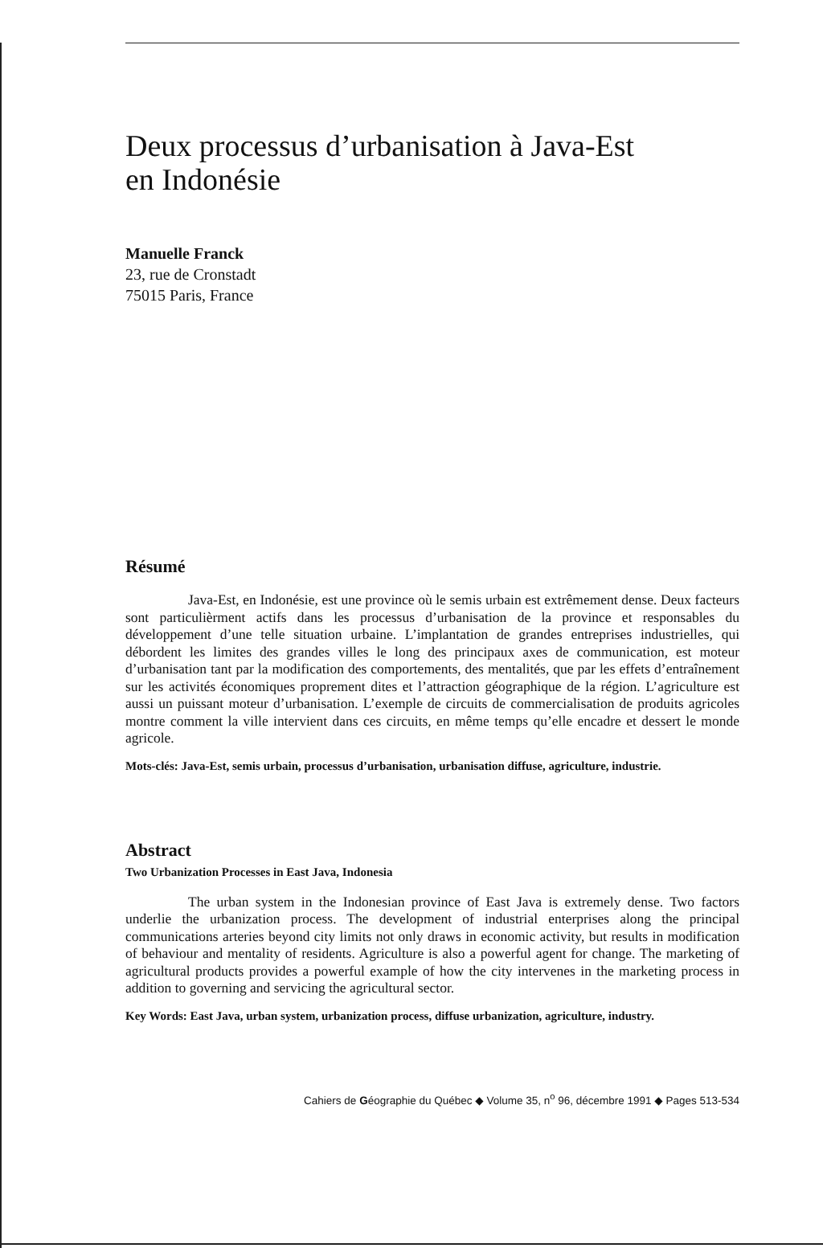Deux processus d’urbanisation à Java-Est
en Indonésie
Manuelle Franck
23, rue de Cronstadt
75015 Paris, France
Résumé
Java-Est, en Indonésie, est une province où le semis urbain est extrêmement dense. Deux facteurs sont particulièrment actifs dans les processus d’urbanisation de la province et responsables du développement d’une telle situation urbaine. L’implantation de grandes entreprises industrielles, qui débordent les limites des grandes villes le long des principaux axes de communication, est moteur d’urbanisation tant par la modification des comportements, des mentalités, que par les effets d’entraînement sur les activités économiques proprement dites et l’attraction géographique de la région. L’agriculture est aussi un puissant moteur d’urbanisation. L’exemple de circuits de commercialisation de produits agricoles montre comment la ville intervient dans ces circuits, en même temps qu’elle encadre et dessert le monde agricole.
Mots-clés: Java-Est, semis urbain, processus d’urbanisation, urbanisation diffuse, agriculture, industrie.
Abstract
Two Urbanization Processes in East Java, Indonesia
The urban system in the Indonesian province of East Java is extremely dense. Two factors underlie the urbanization process. The development of industrial enterprises along the principal communications arteries beyond city limits not only draws in economic activity, but results in modification of behaviour and mentality of residents. Agriculture is also a powerful agent for change. The marketing of agricultural products provides a powerful example of how the city intervenes in the marketing process in addition to governing and servicing the agricultural sector.
Key Words: East Java, urban system, urbanization process, diffuse urbanization, agriculture, industry.
Cahiers de Géographie du Québec ◆ Volume 35, n<sup>o</sup> 96, décembre 1991 ◆ Pages 513-534